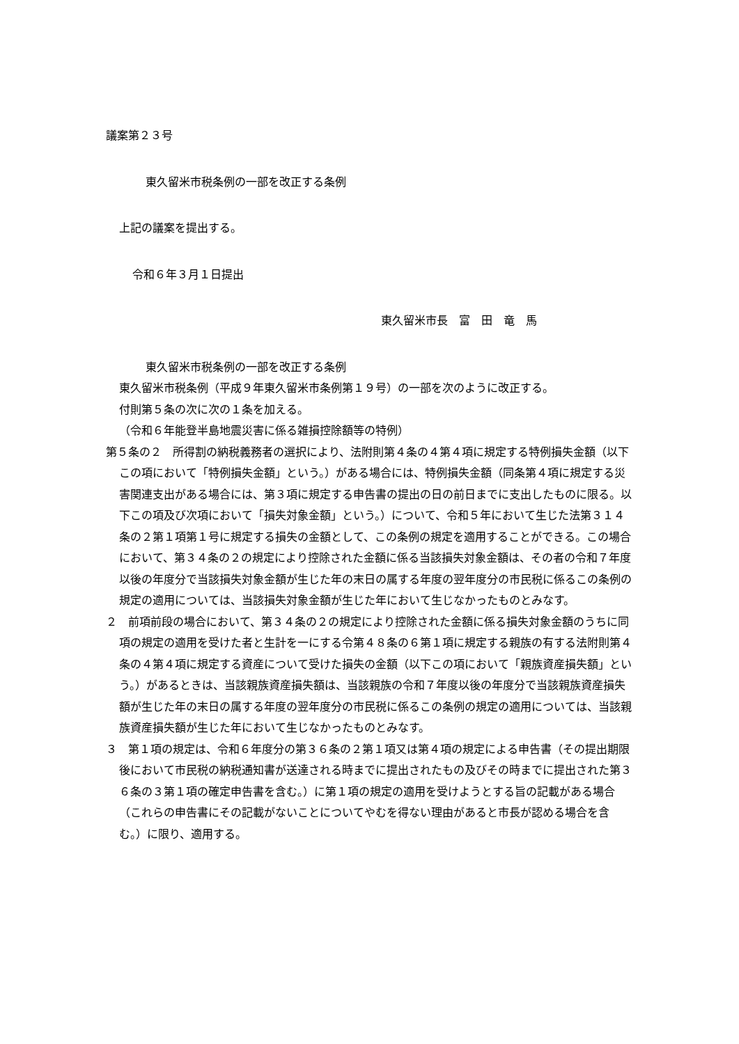議案第２３号
東久留米市税条例の一部を改正する条例
上記の議案を提出する。
令和６年３月１日提出
東久留米市長　富　田　竜　馬
東久留米市税条例の一部を改正する条例
東久留米市税条例（平成９年東久留米市条例第１９号）の一部を次のように改正する。
付則第５条の次に次の１条を加える。
（令和６年能登半島地震災害に係る雑損控除額等の特例）
第５条の２　所得割の納税義務者の選択により、法附則第４条の４第４項に規定する特例損失金額（以下この項において「特例損失金額」という。）がある場合には、特例損失金額（同条第４項に規定する災害関連支出がある場合には、第３項に規定する申告書の提出の日の前日までに支出したものに限る。以下この項及び次項において「損失対象金額」という。）について、令和５年において生じた法第３１４条の２第１項第１号に規定する損失の金額として、この条例の規定を適用することができる。この場合において、第３４条の２の規定により控除された金額に係る当該損失対象金額は、その者の令和７年度以後の年度分で当該損失対象金額が生じた年の末日の属する年度の翌年度分の市民税に係るこの条例の規定の適用については、当該損失対象金額が生じた年において生じなかったものとみなす。
２　前項前段の場合において、第３４条の２の規定により控除された金額に係る損失対象金額のうちに同項の規定の適用を受けた者と生計を一にする令第４８条の６第１項に規定する親族の有する法附則第４条の４第４項に規定する資産について受けた損失の金額（以下この項において「親族資産損失額」という。）があるときは、当該親族資産損失額は、当該親族の令和７年度以後の年度分で当該親族資産損失額が生じた年の末日の属する年度の翌年度分の市民税に係るこの条例の規定の適用については、当該親族資産損失額が生じた年において生じなかったものとみなす。
３　第１項の規定は、令和６年度分の第３６条の２第１項又は第４項の規定による申告書（その提出期限後において市民税の納税通知書が送達される時までに提出されたもの及びその時までに提出された第３６条の３第１項の確定申告書を含む。）に第１項の規定の適用を受けようとする旨の記載がある場合（これらの申告書にその記載がないことについてやむを得ない理由があると市長が認める場合を含む。）に限り、適用する。